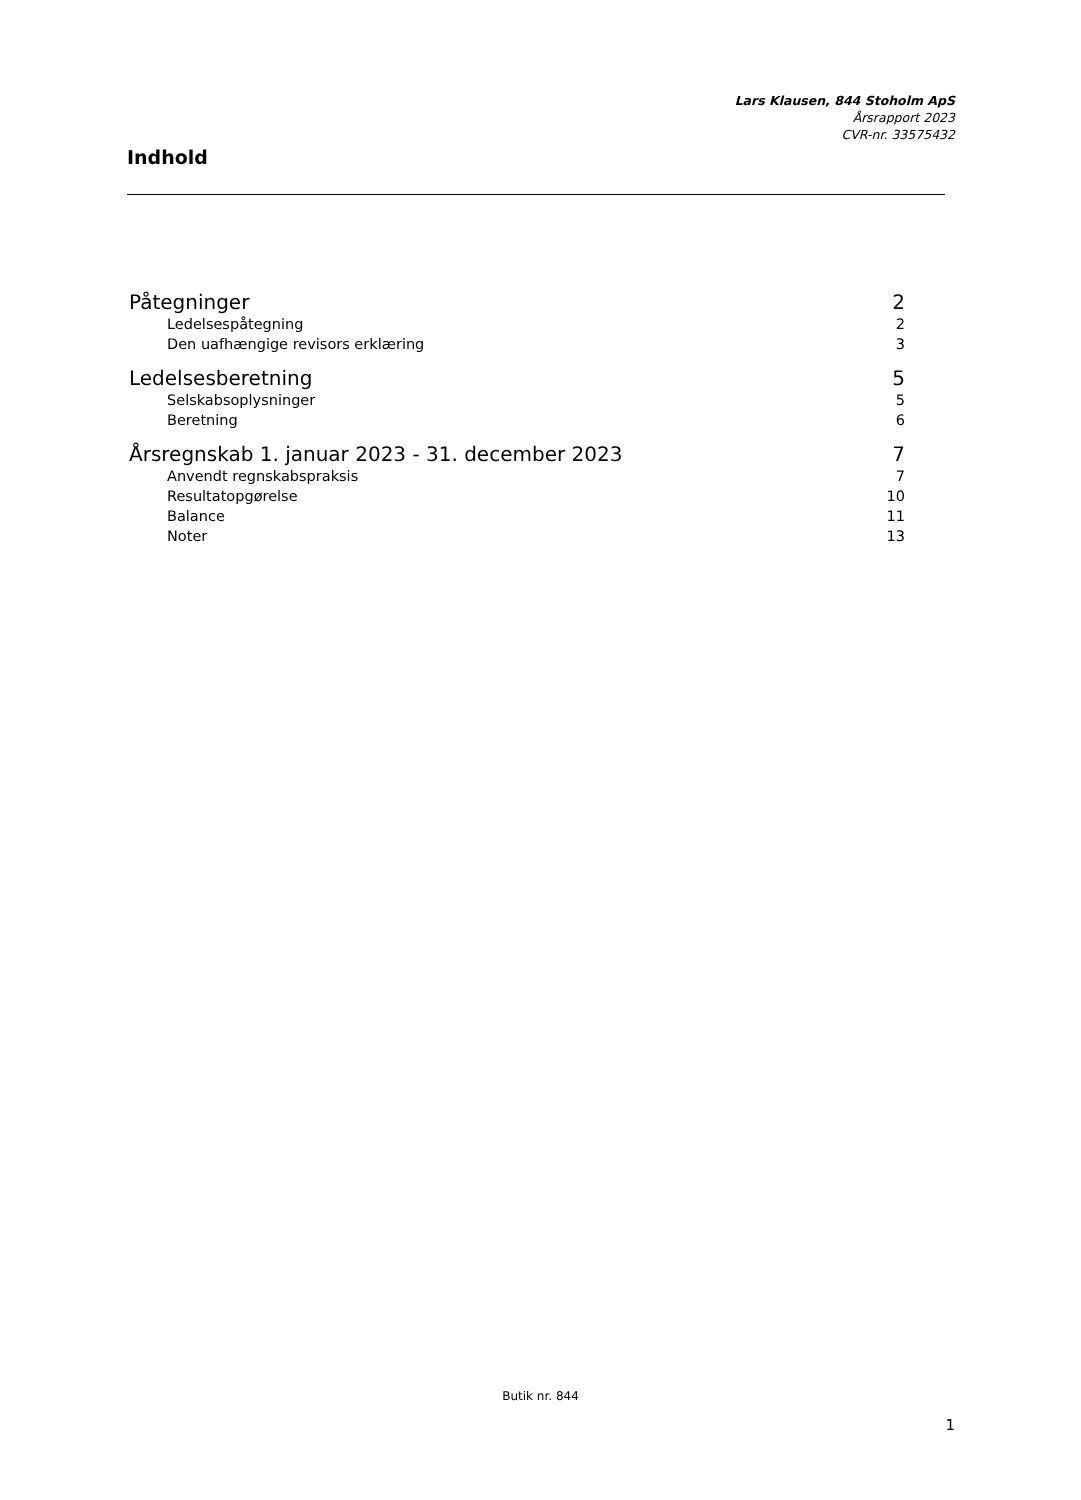Lars Klausen, 844 Stoholm ApS
Årsrapport 2023
CVR-nr. 33575432
Indhold
Påtegninger 2
Ledelsespåtegning 2
Den uafhængige revisors erklæring 3
Ledelsesberetning 5
Selskabsoplysninger 5
Beretning 6
Årsregnskab 1. januar 2023 - 31. december 2023 7
Anvendt regnskabspraksis 7
Resultatopgørelse 10
Balance 11
Noter 13
Butik nr. 844
1